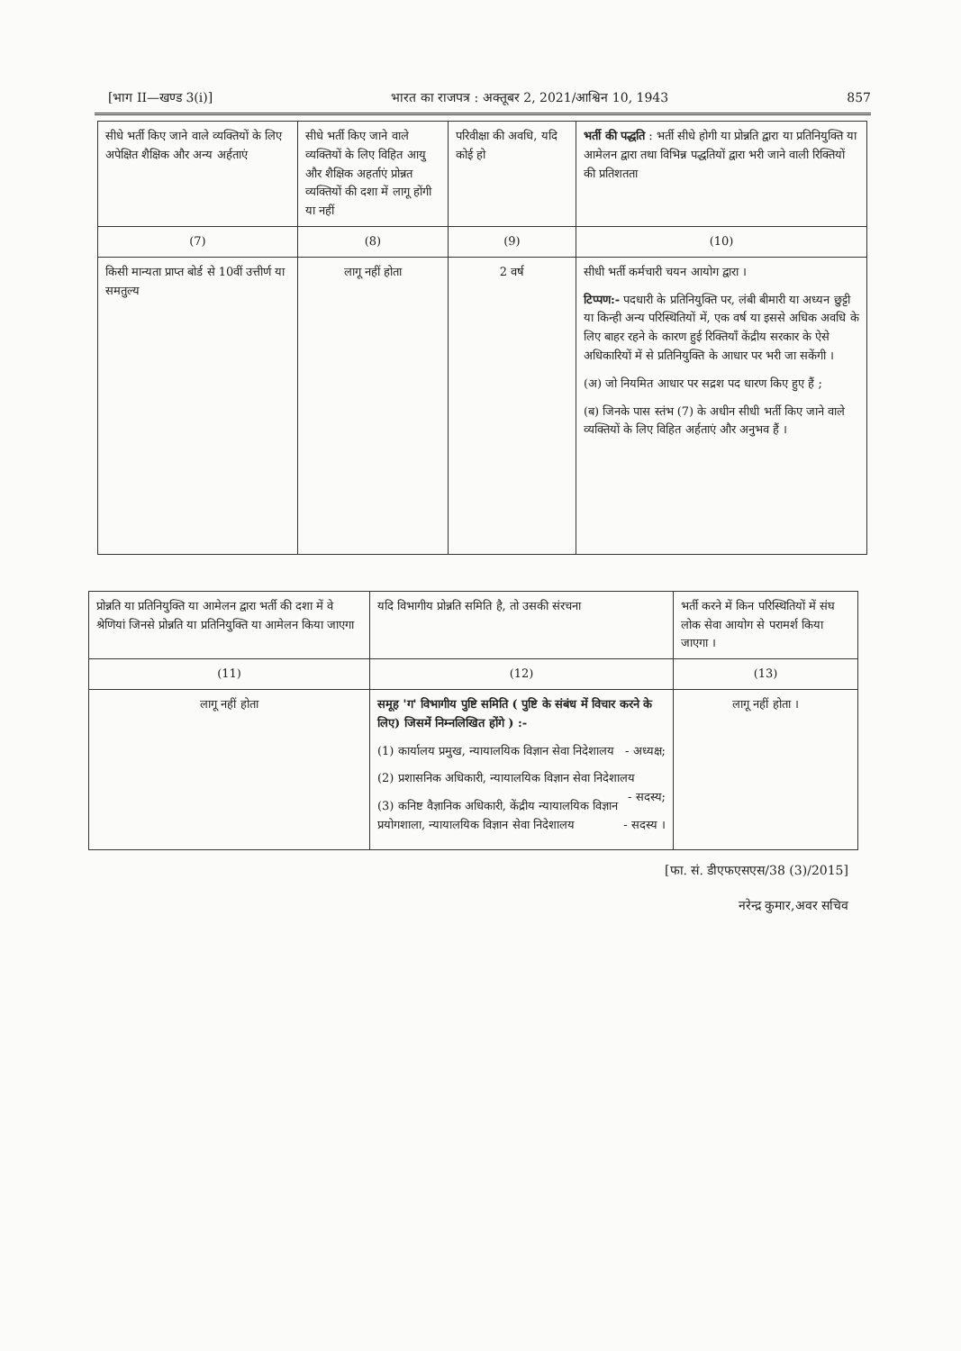[भाग II—खण्ड 3(i)] भारत का राजपत्र : अक्तूबर 2, 2021/आश्विन 10, 1943 857
| सीधे भर्ती किए जाने वाले व्यक्तियों के लिए अपेक्षित शैक्षिक और अन्य अर्हताएं | सीधे भर्ती किए जाने वाले व्यक्तियों के लिए विहित आयु और शैक्षिक अहर्ताएं प्रोन्नत व्यक्तियों की दशा में लागू होंगी या नहीं | परिवीक्षा की अवधि, यदि कोई हो | भर्ती की पद्धति : भर्ती सीधे होगी या प्रोन्नति द्वारा या प्रतिनियुक्ति या आमेलन द्वारा तथा विभिन्न पद्धतियों द्वारा भरी जाने वाली रिक्तियों की प्रतिशतता |
| --- | --- | --- | --- |
| (7) | (8) | (9) | (10) |
| किसी मान्यता प्राप्त बोर्ड से 10वीं उत्तीर्ण या समतुल्य | लागू नहीं होता | 2 वर्ष | सीधी भर्ती कर्मचारी चयन आयोग द्वारा । टिप्पण:- पदधारी के प्रतिनियुक्ति पर, लंबी बीमारी या अध्यन छुट्टी या किन्ही अन्य परिस्थितियों में, एक वर्ष या इससे अधिक अवधि के लिए बाहर रहने के कारण हुई रिक्तियाँ केंद्रीय सरकार के ऐसे अधिकारियों में से प्रतिनियुक्ति के आधार पर भरी जा सकेंगी । (अ) जो नियमित आधार पर सद्रश पद धारण किए हुए हैं ; (ब) जिनके पास स्तंभ (7) के अधीन सीधी भर्ती किए जाने वाले व्यक्तियों के लिए विहित अर्हताएं और अनुभव हैं । |
| प्रोन्नति या प्रतिनियुक्ति या आमेलन द्वारा भर्ती की दशा में वे श्रेणियां जिनसे प्रोन्नति या प्रतिनियुक्ति या आमेलन किया जाएगा | यदि विभागीय प्रोन्नति समिति है, तो उसकी संरचना | भर्ती करने में किन परिस्थितियों में संघ लोक सेवा आयोग से परामर्श किया जाएगा । |
| --- | --- | --- |
| (11) | (12) | (13) |
| लागू नहीं होता | समूह 'ग' विभागीय पुष्टि समिति ( पुष्टि के संबंध में विचार करने के लिए) जिसमें निम्नलिखित होंगे ) :- (1) कार्यालय प्रमुख, न्यायालयिक विज्ञान सेवा निदेशालय - अध्यक्ष; (2) प्रशासनिक अधिकारी, न्यायालयिक विज्ञान सेवा निदेशालय - सदस्य; (3) कनिष्ट वैज्ञानिक अधिकारी, केंद्रीय न्यायालयिक विज्ञान प्रयोगशाला, न्यायालयिक विज्ञान सेवा निदेशालय - सदस्य । | लागू नहीं होता । |
[फा. सं. डीएफएसएस/38 (3)/2015]
नरेन्द्र कुमार,अवर सचिव